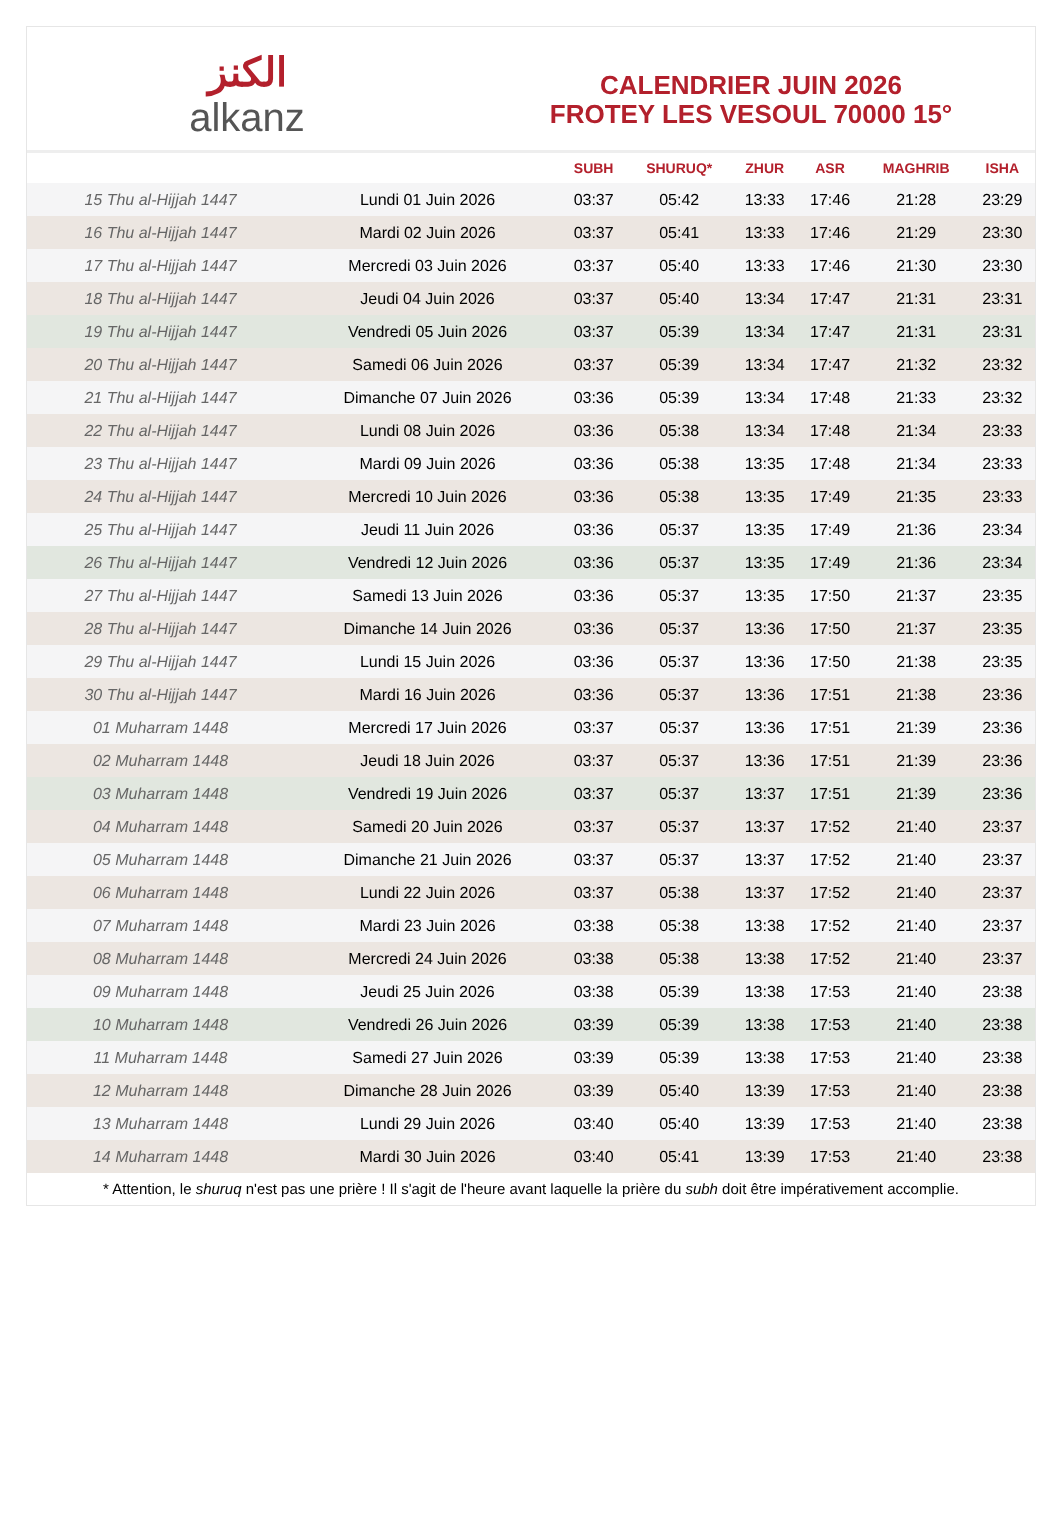الكنز
alkanz
CALENDRIER JUIN 2026
FROTEY LES VESOUL 70000 15°
| | | SUBH | SHURUQ* | ZHUR | ASR | MAGHRIB | ISHA |
| --- | --- | --- | --- | --- | --- | --- | --- |
| 15 Thu al-Hijjah 1447 | Lundi 01 Juin 2026 | 03:37 | 05:42 | 13:33 | 17:46 | 21:28 | 23:29 |
| 16 Thu al-Hijjah 1447 | Mardi 02 Juin 2026 | 03:37 | 05:41 | 13:33 | 17:46 | 21:29 | 23:30 |
| 17 Thu al-Hijjah 1447 | Mercredi 03 Juin 2026 | 03:37 | 05:40 | 13:33 | 17:46 | 21:30 | 23:30 |
| 18 Thu al-Hijjah 1447 | Jeudi 04 Juin 2026 | 03:37 | 05:40 | 13:34 | 17:47 | 21:31 | 23:31 |
| 19 Thu al-Hijjah 1447 | Vendredi 05 Juin 2026 | 03:37 | 05:39 | 13:34 | 17:47 | 21:31 | 23:31 |
| 20 Thu al-Hijjah 1447 | Samedi 06 Juin 2026 | 03:37 | 05:39 | 13:34 | 17:47 | 21:32 | 23:32 |
| 21 Thu al-Hijjah 1447 | Dimanche 07 Juin 2026 | 03:36 | 05:39 | 13:34 | 17:48 | 21:33 | 23:32 |
| 22 Thu al-Hijjah 1447 | Lundi 08 Juin 2026 | 03:36 | 05:38 | 13:34 | 17:48 | 21:34 | 23:33 |
| 23 Thu al-Hijjah 1447 | Mardi 09 Juin 2026 | 03:36 | 05:38 | 13:35 | 17:48 | 21:34 | 23:33 |
| 24 Thu al-Hijjah 1447 | Mercredi 10 Juin 2026 | 03:36 | 05:38 | 13:35 | 17:49 | 21:35 | 23:33 |
| 25 Thu al-Hijjah 1447 | Jeudi 11 Juin 2026 | 03:36 | 05:37 | 13:35 | 17:49 | 21:36 | 23:34 |
| 26 Thu al-Hijjah 1447 | Vendredi 12 Juin 2026 | 03:36 | 05:37 | 13:35 | 17:49 | 21:36 | 23:34 |
| 27 Thu al-Hijjah 1447 | Samedi 13 Juin 2026 | 03:36 | 05:37 | 13:35 | 17:50 | 21:37 | 23:35 |
| 28 Thu al-Hijjah 1447 | Dimanche 14 Juin 2026 | 03:36 | 05:37 | 13:36 | 17:50 | 21:37 | 23:35 |
| 29 Thu al-Hijjah 1447 | Lundi 15 Juin 2026 | 03:36 | 05:37 | 13:36 | 17:50 | 21:38 | 23:35 |
| 30 Thu al-Hijjah 1447 | Mardi 16 Juin 2026 | 03:36 | 05:37 | 13:36 | 17:51 | 21:38 | 23:36 |
| 01 Muharram 1448 | Mercredi 17 Juin 2026 | 03:37 | 05:37 | 13:36 | 17:51 | 21:39 | 23:36 |
| 02 Muharram 1448 | Jeudi 18 Juin 2026 | 03:37 | 05:37 | 13:36 | 17:51 | 21:39 | 23:36 |
| 03 Muharram 1448 | Vendredi 19 Juin 2026 | 03:37 | 05:37 | 13:37 | 17:51 | 21:39 | 23:36 |
| 04 Muharram 1448 | Samedi 20 Juin 2026 | 03:37 | 05:37 | 13:37 | 17:52 | 21:40 | 23:37 |
| 05 Muharram 1448 | Dimanche 21 Juin 2026 | 03:37 | 05:37 | 13:37 | 17:52 | 21:40 | 23:37 |
| 06 Muharram 1448 | Lundi 22 Juin 2026 | 03:37 | 05:38 | 13:37 | 17:52 | 21:40 | 23:37 |
| 07 Muharram 1448 | Mardi 23 Juin 2026 | 03:38 | 05:38 | 13:38 | 17:52 | 21:40 | 23:37 |
| 08 Muharram 1448 | Mercredi 24 Juin 2026 | 03:38 | 05:38 | 13:38 | 17:52 | 21:40 | 23:37 |
| 09 Muharram 1448 | Jeudi 25 Juin 2026 | 03:38 | 05:39 | 13:38 | 17:53 | 21:40 | 23:38 |
| 10 Muharram 1448 | Vendredi 26 Juin 2026 | 03:39 | 05:39 | 13:38 | 17:53 | 21:40 | 23:38 |
| 11 Muharram 1448 | Samedi 27 Juin 2026 | 03:39 | 05:39 | 13:38 | 17:53 | 21:40 | 23:38 |
| 12 Muharram 1448 | Dimanche 28 Juin 2026 | 03:39 | 05:40 | 13:39 | 17:53 | 21:40 | 23:38 |
| 13 Muharram 1448 | Lundi 29 Juin 2026 | 03:40 | 05:40 | 13:39 | 17:53 | 21:40 | 23:38 |
| 14 Muharram 1448 | Mardi 30 Juin 2026 | 03:40 | 05:41 | 13:39 | 17:53 | 21:40 | 23:38 |
* Attention, le shuruq n'est pas une prière ! Il s'agit de l'heure avant laquelle la prière du subh doit être impérativement accomplie.